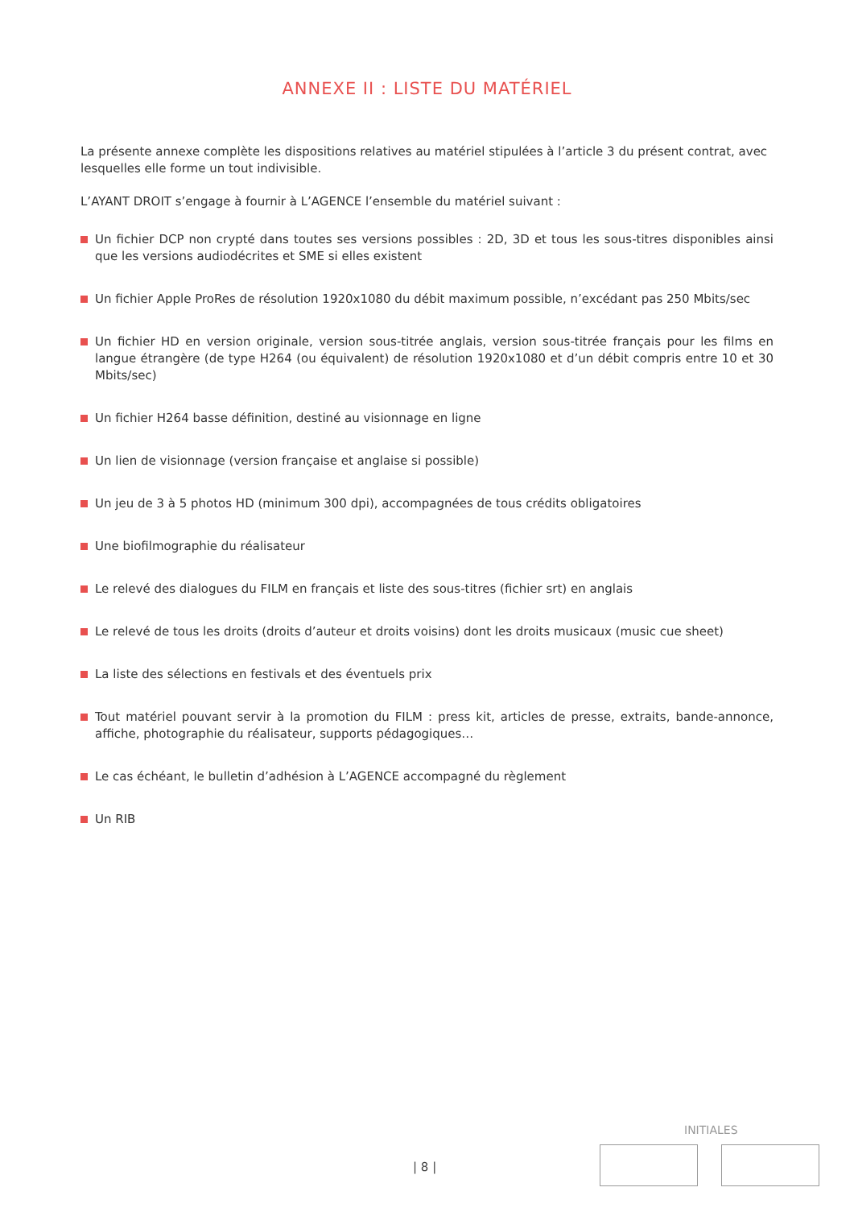ANNEXE II : LISTE DU MATÉRIEL
La présente annexe complète les dispositions relatives au matériel stipulées à l’article 3 du présent contrat, avec lesquelles elle forme un tout indivisible.
L’AYANT DROIT s’engage à fournir à L’AGENCE l’ensemble du matériel suivant :
Un fichier DCP non crypté dans toutes ses versions possibles : 2D, 3D et tous les sous-titres disponibles ainsi que les versions audiodécrites et SME si elles existent
Un fichier Apple ProRes de résolution 1920x1080 du débit maximum possible, n’excédant pas 250 Mbits/sec
Un fichier HD en version originale, version sous-titrée anglais, version sous-titrée français pour les films en langue étrangère (de type H264 (ou équivalent) de résolution 1920x1080 et d’un débit compris entre 10 et 30 Mbits/sec)
Un fichier H264 basse définition, destiné au visionnage en ligne
Un lien de visionnage (version française et anglaise si possible)
Un jeu de 3 à 5 photos HD (minimum 300 dpi), accompagnées de tous crédits obligatoires
Une biofilmographie du réalisateur
Le relevé des dialogues du FILM en français et liste des sous-titres (fichier srt) en anglais
Le relevé de tous les droits (droits d’auteur et droits voisins) dont les droits musicaux (music cue sheet)
La liste des sélections en festivals et des éventuels prix
Tout matériel pouvant servir à la promotion du FILM : press kit, articles de presse, extraits, bande-annonce, affiche, photographie du réalisateur, supports pédagogiques…
Le cas échéant, le bulletin d’adhésion à L’AGENCE accompagné du règlement
Un RIB
INITIALES
| 8 |